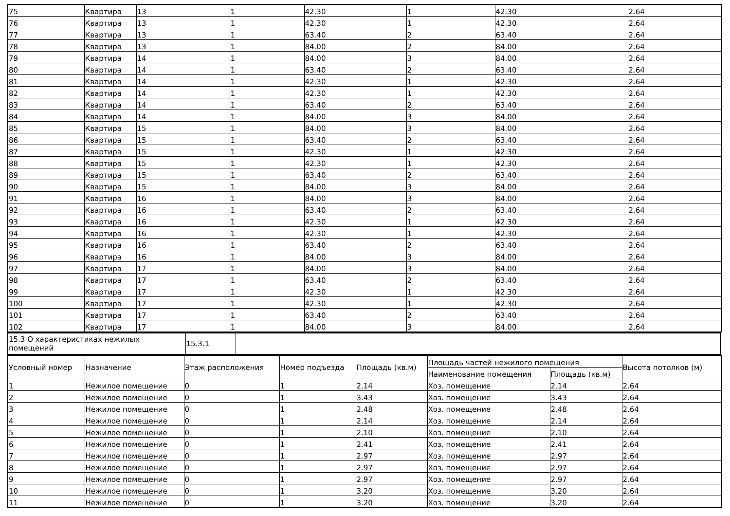| 75 | Квартира | 13 | 1 | 42.30 | 1 | 42.30 | 2.64 |
| 76 | Квартира | 13 | 1 | 42.30 | 1 | 42.30 | 2.64 |
| 77 | Квартира | 13 | 1 | 63.40 | 2 | 63.40 | 2.64 |
| 78 | Квартира | 13 | 1 | 84.00 | 2 | 84.00 | 2.64 |
| 79 | Квартира | 14 | 1 | 84.00 | 3 | 84.00 | 2.64 |
| 80 | Квартира | 14 | 1 | 63.40 | 2 | 63.40 | 2.64 |
| 81 | Квартира | 14 | 1 | 42.30 | 1 | 42.30 | 2.64 |
| 82 | Квартира | 14 | 1 | 42.30 | 1 | 42.30 | 2.64 |
| 83 | Квартира | 14 | 1 | 63.40 | 2 | 63.40 | 2.64 |
| 84 | Квартира | 14 | 1 | 84.00 | 3 | 84.00 | 2.64 |
| 85 | Квартира | 15 | 1 | 84.00 | 3 | 84.00 | 2.64 |
| 86 | Квартира | 15 | 1 | 63.40 | 2 | 63.40 | 2.64 |
| 87 | Квартира | 15 | 1 | 42.30 | 1 | 42.30 | 2.64 |
| 88 | Квартира | 15 | 1 | 42.30 | 1 | 42.30 | 2.64 |
| 89 | Квартира | 15 | 1 | 63.40 | 2 | 63.40 | 2.64 |
| 90 | Квартира | 15 | 1 | 84.00 | 3 | 84.00 | 2.64 |
| 91 | Квартира | 16 | 1 | 84.00 | 3 | 84.00 | 2.64 |
| 92 | Квартира | 16 | 1 | 63.40 | 2 | 63.40 | 2.64 |
| 93 | Квартира | 16 | 1 | 42.30 | 1 | 42.30 | 2.64 |
| 94 | Квартира | 16 | 1 | 42.30 | 1 | 42.30 | 2.64 |
| 95 | Квартира | 16 | 1 | 63.40 | 2 | 63.40 | 2.64 |
| 96 | Квартира | 16 | 1 | 84.00 | 3 | 84.00 | 2.64 |
| 97 | Квартира | 17 | 1 | 84.00 | 3 | 84.00 | 2.64 |
| 98 | Квартира | 17 | 1 | 63.40 | 2 | 63.40 | 2.64 |
| 99 | Квартира | 17 | 1 | 42.30 | 1 | 42.30 | 2.64 |
| 100 | Квартира | 17 | 1 | 42.30 | 1 | 42.30 | 2.64 |
| 101 | Квартира | 17 | 1 | 63.40 | 2 | 63.40 | 2.64 |
| 102 | Квартира | 17 | 1 | 84.00 | 3 | 84.00 | 2.64 |
| 15.3 О характеристиках нежилых помещений | 15.3.1 | |
| Условный номер | Назначение | Этаж расположения | Номер подъезда | Площадь (кв.м) | Площадь частей нежилого помещения | | Высота потолков (м) |
| --- | --- | --- | --- | --- | --- | --- | --- |
| | | | | | Наименование помещения | Площадь (кв.м) | |
| 1 | Нежилое помещение | 0 | 1 | 2.14 | Хоз. помещение | 2.14 | 2.64 |
| 2 | Нежилое помещение | 0 | 1 | 3.43 | Хоз. помещение | 3.43 | 2.64 |
| 3 | Нежилое помещение | 0 | 1 | 2.48 | Хоз. помещение | 2.48 | 2.64 |
| 4 | Нежилое помещение | 0 | 1 | 2.14 | Хоз. помещение | 2.14 | 2.64 |
| 5 | Нежилое помещение | 0 | 1 | 2.10 | Хоз. помещение | 2.10 | 2.64 |
| 6 | Нежилое помещение | 0 | 1 | 2.41 | Хоз. помещение | 2.41 | 2.64 |
| 7 | Нежилое помещение | 0 | 1 | 2.97 | Хоз. помещение | 2.97 | 2.64 |
| 8 | Нежилое помещение | 0 | 1 | 2.97 | Хоз. помещение | 2.97 | 2.64 |
| 9 | Нежилое помещение | 0 | 1 | 2.97 | Хоз. помещение | 2.97 | 2.64 |
| 10 | Нежилое помещение | 0 | 1 | 3.20 | Хоз. помещение | 3.20 | 2.64 |
| 11 | Нежилое помещение | 0 | 1 | 3.20 | Хоз. помещение | 3.20 | 2.64 |